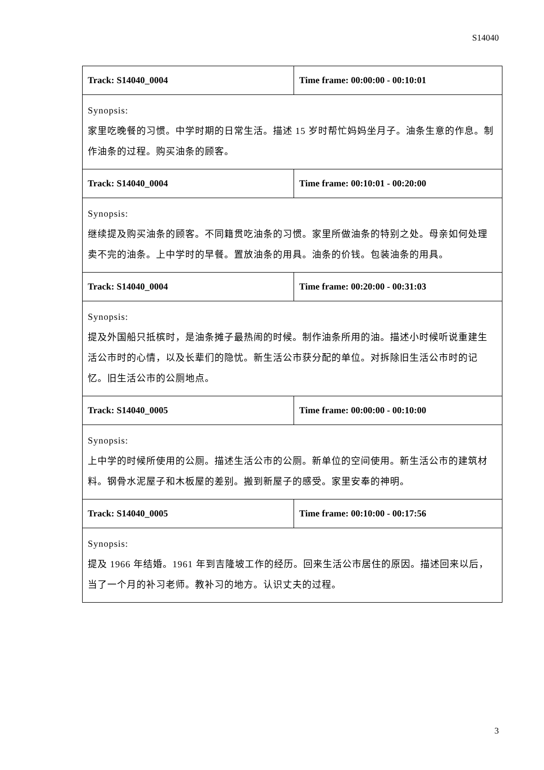S14040
| Track: S14040_0004 | Time frame: 00:00:00 - 00:10:01 |
| Synopsis: 家里吃晚餐的习惯。中学时期的日常生活。描述 15 岁时帮忙妈妈坐月子。油条生意的作息。制作油条的过程。购买油条的顾客。 | |
| Track: S14040_0004 | Time frame: 00:10:01 - 00:20:00 |
| Synopsis: 继续提及购买油条的顾客。不同籍贯吃油条的习惯。家里所做油条的特别之处。母亲如何处理卖不完的油条。上中学时的早餐。置放油条的用具。油条的价钱。包装油条的用具。 | |
| Track: S14040_0004 | Time frame: 00:20:00 - 00:31:03 |
| Synopsis: 提及外国船只抵槟时，是油条摊子最热闹的时候。制作油条所用的油。描述小时候听说重建生活公市时的心情，以及长辈们的隐忧。新生活公市获分配的单位。对拆除旧生活公市时的记忆。旧生活公市的公厕地点。 | |
| Track: S14040_0005 | Time frame: 00:00:00 - 00:10:00 |
| Synopsis: 上中学的时候所使用的公厕。描述生活公市的公厕。新单位的空间使用。新生活公市的建筑材料。钢骨水泥屋子和木板屋的差别。搬到新屋子的感受。家里安奉的神明。 | |
| Track: S14040_0005 | Time frame: 00:10:00 - 00:17:56 |
| Synopsis: 提及 1966 年结婚。1961 年到吉隆坡工作的经历。回来生活公市居住的原因。描述回来以后，当了一个月的补习老师。教补习的地方。认识丈夫的过程。 | |
3